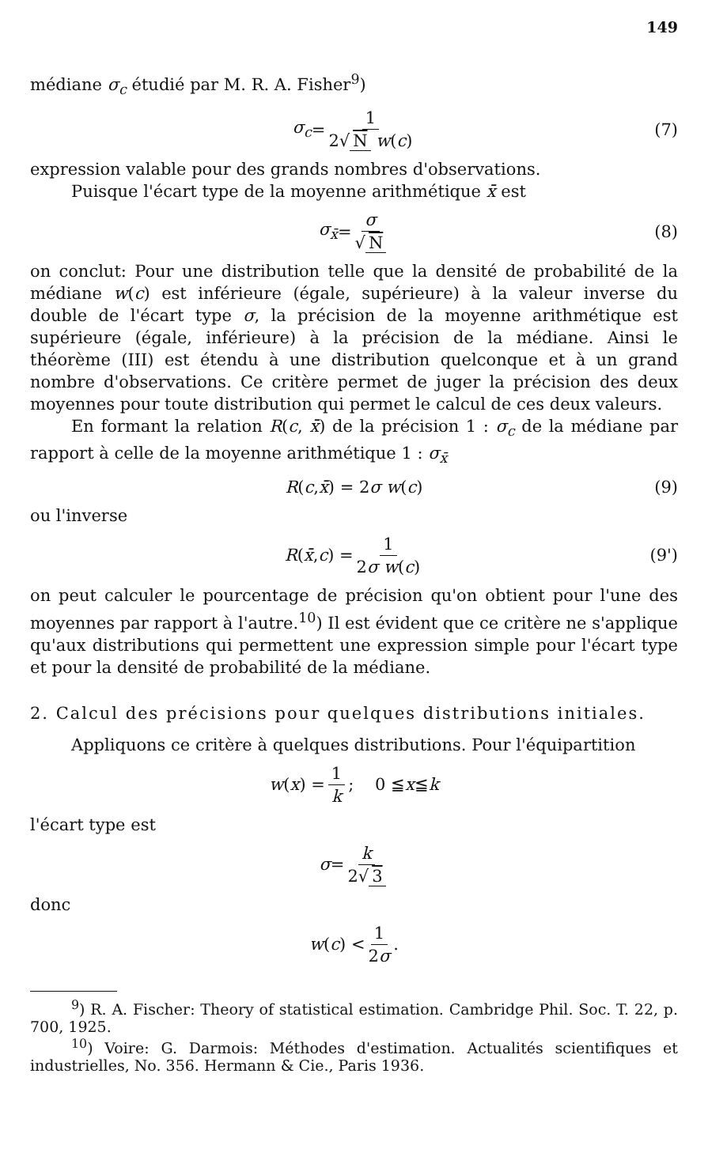149
médiane σ<sub>c</sub> étudié par M. R. A. Fisher<sup>9</sup>)
σ<sub>c</sub> = 1 2√ N w(c) (7)
expression valable pour des grands nombres d'observations.
Puisque l'écart type de la moyenne arithmétique x̄ est
σ<sub>x̄</sub> = σ √ N (8)
on conclut: Pour une distribution telle que la densité de probabilité de la médiane w(c) est inférieure (égale, supérieure) à la valeur inverse du double de l'écart type σ, la précision de la moyenne arithmétique est supérieure (égale, inférieure) à la précision de la médiane. Ainsi le théorème (III) est étendu à une distribution quelconque et à un grand nombre d'observations. Ce critère permet de juger la précision des deux moyennes pour toute distribution qui permet le calcul de ces deux valeurs.
En formant la relation R(c, x̄) de la précision 1 : σ<sub>c</sub> de la médiane par rapport à celle de la moyenne arithmétique 1 : σ<sub>x̄</sub>
R (c, x̄) = 2 σ w (c) (9)
ou l'inverse
R (x̄, c) = 1 2σ w(c) (9')
on peut calculer le pourcentage de précision qu'on obtient pour l'une des moyennes par rapport à l'autre.<sup>10</sup>) Il est évident que ce critère ne s'applique qu'aux distributions qui permettent une expression simple pour l'écart type et pour la densité de probabilité de la médiane.
2. Calcul des précisions pour quelques distributions initiales.
Appliquons ce critère à quelques distributions. Pour l'équipartition
w (x) = 1 k; 0 ≦ x ≦ k
l'écart type est
σ = k 2√ 3
donc
w (c) < 1 2σ.
<sup>9</sup>) R. A. Fischer: Theory of statistical estimation. Cambridge Phil. Soc. T. 22, p. 700, 1925.
<sup>10</sup>) Voire: G. Darmois: Méthodes d'estimation. Actualités scientifiques et industrielles, No. 356. Hermann & Cie., Paris 1936.